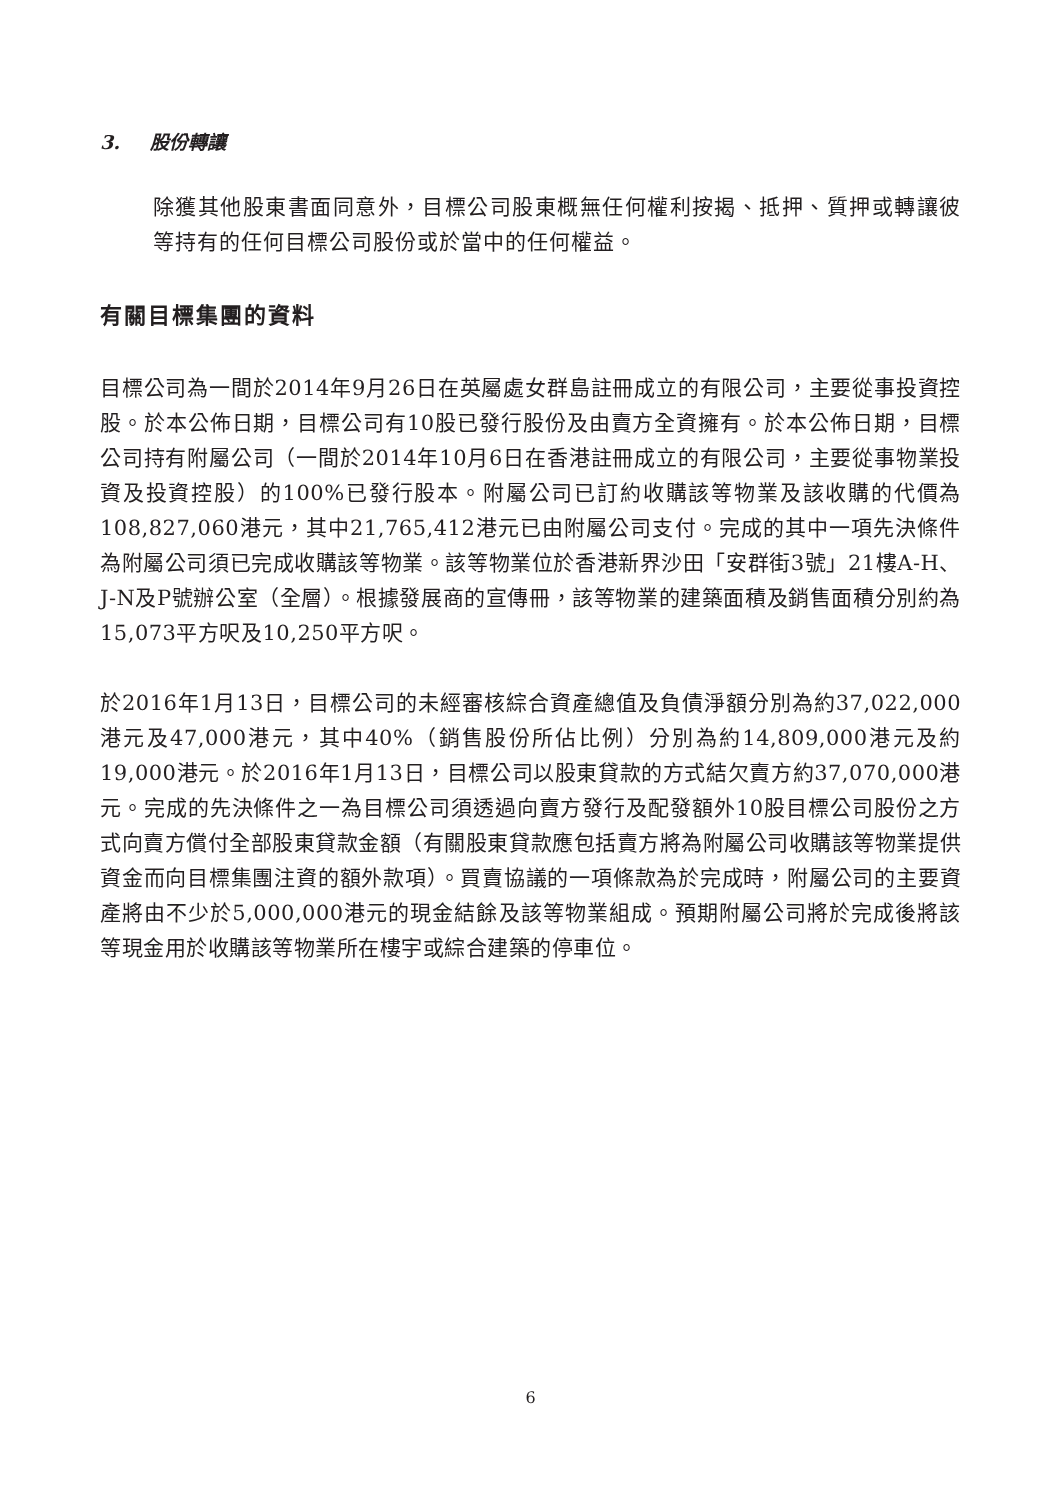3. 股份轉讓
除獲其他股東書面同意外，目標公司股東概無任何權利按揭、抵押、質押或轉讓彼等持有的任何目標公司股份或於當中的任何權益。
有關目標集團的資料
目標公司為一間於2014年9月26日在英屬處女群島註冊成立的有限公司，主要從事投資控股。於本公佈日期，目標公司有10股已發行股份及由賣方全資擁有。於本公佈日期，目標公司持有附屬公司（一間於2014年10月6日在香港註冊成立的有限公司，主要從事物業投資及投資控股）的100%已發行股本。附屬公司已訂約收購該等物業及該收購的代價為108,827,060港元，其中21,765,412港元已由附屬公司支付。完成的其中一項先決條件為附屬公司須已完成收購該等物業。該等物業位於香港新界沙田「安群街3號」21樓A-H、J-N及P號辦公室（全層）。根據發展商的宣傳冊，該等物業的建築面積及銷售面積分別約為15,073平方呎及10,250平方呎。
於2016年1月13日，目標公司的未經審核綜合資產總值及負債淨額分別為約37,022,000港元及47,000港元，其中40%（銷售股份所佔比例）分別為約14,809,000港元及約19,000港元。於2016年1月13日，目標公司以股東貸款的方式結欠賣方約37,070,000港元。完成的先決條件之一為目標公司須透過向賣方發行及配發額外10股目標公司股份之方式向賣方償付全部股東貸款金額（有關股東貸款應包括賣方將為附屬公司收購該等物業提供資金而向目標集團注資的額外款項）。買賣協議的一項條款為於完成時，附屬公司的主要資產將由不少於5,000,000港元的現金結餘及該等物業組成。預期附屬公司將於完成後將該等現金用於收購該等物業所在樓宇或綜合建築的停車位。
6